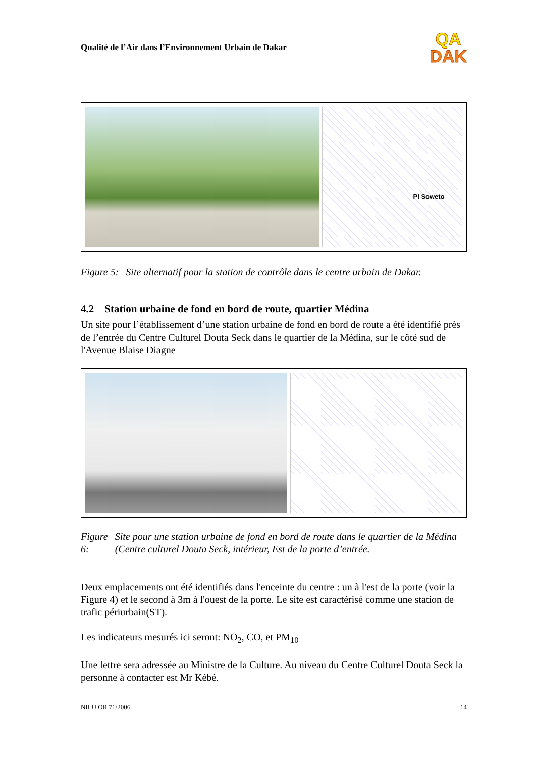Qualité de l’Air dans l’Environnement Urbain de Dakar
QA
DAK
Pl Soweto
Figure 5: Site alternatif pour la station de contrôle dans le centre urbain de Dakar.
4.2 Station urbaine de fond en bord de route, quartier Médina
Un site pour l’établissement d’une station urbaine de fond en bord de route a été identifié près de l’entrée du Centre Culturel Douta Seck dans le quartier de la Médina, sur le côté sud de l'Avenue Blaise Diagne
Figure 6: Site pour une station urbaine de fond en bord de route dans le quartier de la Médina (Centre culturel Douta Seck, intérieur, Est de la porte d’entrée.
Deux emplacements ont été identifiés dans l'enceinte du centre : un à l'est de la porte (voir la Figure 4) et le second à 3m à l'ouest de la porte. Le site est caractérisé comme une station de trafic périurbain(ST).
Les indicateurs mesurés ici seront: NO<sub>2</sub>, CO, et PM<sub>10</sub>
Une lettre sera adressée au Ministre de la Culture. Au niveau du Centre Culturel Douta Seck la personne à contacter est Mr Kébé.
NILU OR 71/2006 14